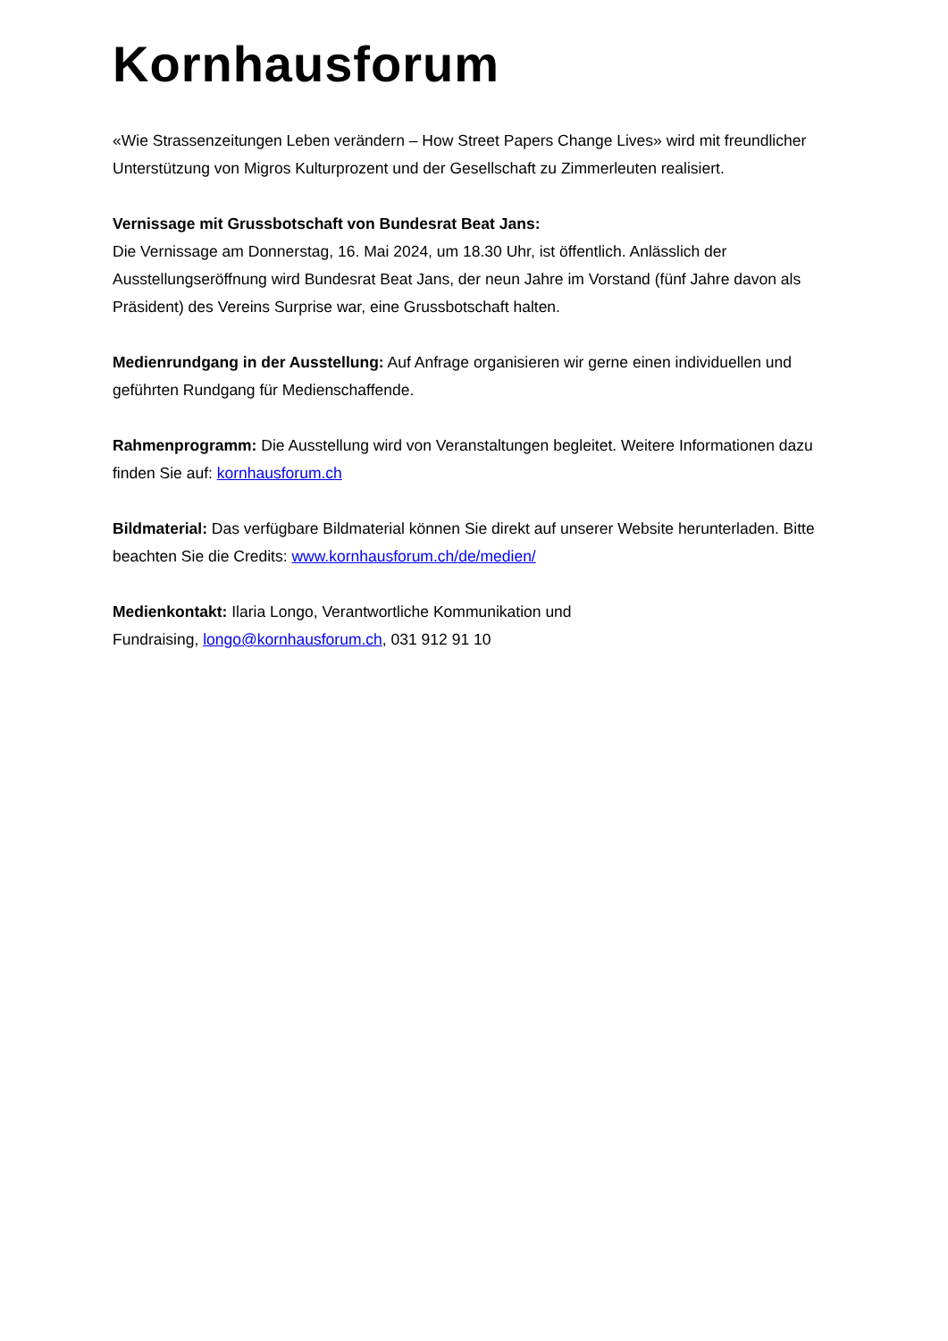Kornhausforum
«Wie Strassenzeitungen Leben verändern – How Street Papers Change Lives» wird mit freundlicher Unterstützung von Migros Kulturprozent und der Gesellschaft zu Zimmerleuten realisiert.
Vernissage mit Grussbotschaft von Bundesrat Beat Jans:
Die Vernissage am Donnerstag, 16. Mai 2024, um 18.30 Uhr, ist öffentlich. Anlässlich der Ausstellungseröffnung wird Bundesrat Beat Jans, der neun Jahre im Vorstand (fünf Jahre davon als Präsident) des Vereins Surprise war, eine Grussbotschaft halten.
Medienrundgang in der Ausstellung: Auf Anfrage organisieren wir gerne einen individuellen und geführten Rundgang für Medienschaffende.
Rahmenprogramm: Die Ausstellung wird von Veranstaltungen begleitet. Weitere Informationen dazu finden Sie auf: kornhausforum.ch
Bildmaterial: Das verfügbare Bildmaterial können Sie direkt auf unserer Website herunterladen. Bitte beachten Sie die Credits: www.kornhausforum.ch/de/medien/
Medienkontakt: Ilaria Longo, Verantwortliche Kommunikation und
Fundraising, longo@kornhausforum.ch, 031 912 91 10